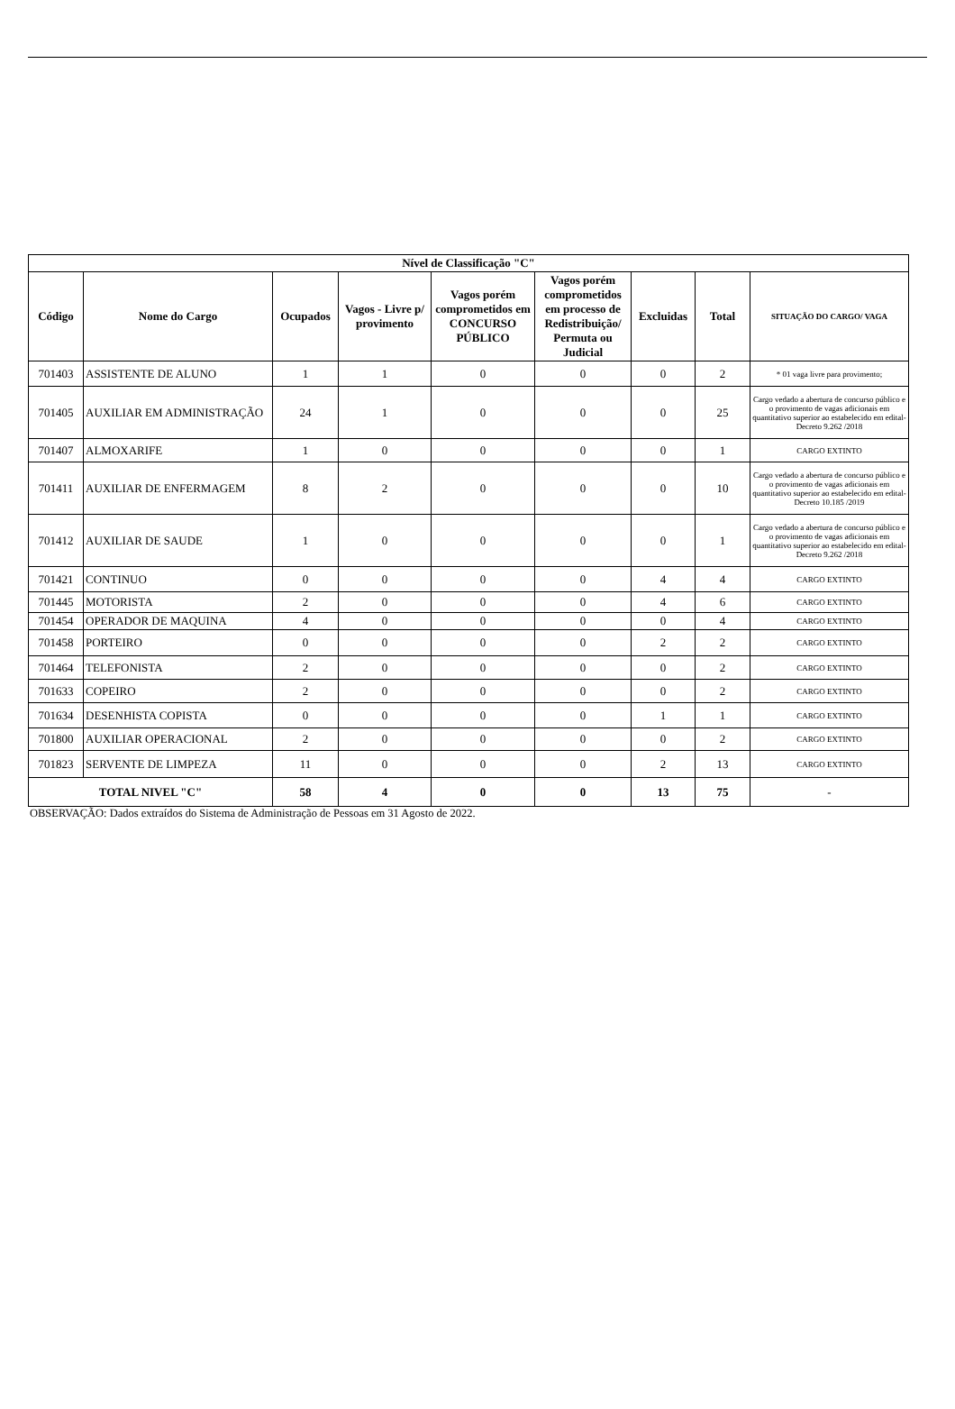| Nível de Classificação "C" | | | | | | | | |
| --- | --- | --- | --- | --- | --- | --- | --- | --- |
| Código | Nome do Cargo | Ocupados | Vagos - Livre p/ provimento | Vagos porém comprometidos em CONCURSO PÚBLICO | Vagos porém comprometidos em processo de Redistribuição/ Permuta ou Judicial | Excluidas | Total | SITUAÇÃO DO CARGO/ VAGA |
| 701403 | ASSISTENTE DE ALUNO | 1 | 1 | 0 | 0 | 0 | 2 | * 01 vaga livre para provimento; |
| 701405 | AUXILIAR EM ADMINISTRAÇÃO | 24 | 1 | 0 | 0 | 0 | 25 | Cargo vedado a abertura de concurso público e o provimento de vagas adicionais em quantitativo superior ao estabelecido em edital- Decreto 9.262 /2018 |
| 701407 | ALMOXARIFE | 1 | 0 | 0 | 0 | 0 | 1 | CARGO EXTINTO |
| 701411 | AUXILIAR DE ENFERMAGEM | 8 | 2 | 0 | 0 | 0 | 10 | Cargo vedado a abertura de concurso público e o provimento de vagas adicionais em quantitativo superior ao estabelecido em edital- Decreto 10.185 /2019 |
| 701412 | AUXILIAR DE SAUDE | 1 | 0 | 0 | 0 | 0 | 1 | Cargo vedado a abertura de concurso público e o provimento de vagas adicionais em quantitativo superior ao estabelecido em edital- Decreto 9.262 /2018 |
| 701421 | CONTINUO | 0 | 0 | 0 | 0 | 4 | 4 | CARGO EXTINTO |
| 701445 | MOTORISTA | 2 | 0 | 0 | 0 | 4 | 6 | CARGO EXTINTO |
| 701454 | OPERADOR DE MAQUINA | 4 | 0 | 0 | 0 | 0 | 4 | CARGO EXTINTO |
| 701458 | PORTEIRO | 0 | 0 | 0 | 0 | 2 | 2 | CARGO EXTINTO |
| 701464 | TELEFONISTA | 2 | 0 | 0 | 0 | 0 | 2 | CARGO EXTINTO |
| 701633 | COPEIRO | 2 | 0 | 0 | 0 | 0 | 2 | CARGO EXTINTO |
| 701634 | DESENHISTA COPISTA | 0 | 0 | 0 | 0 | 1 | 1 | CARGO EXTINTO |
| 701800 | AUXILIAR OPERACIONAL | 2 | 0 | 0 | 0 | 0 | 2 | CARGO EXTINTO |
| 701823 | SERVENTE DE LIMPEZA | 11 | 0 | 0 | 0 | 2 | 13 | CARGO EXTINTO |
| TOTAL NIVEL "C" | | 58 | 4 | 0 | 0 | 13 | 75 | - |
OBSERVAÇÃO: Dados extraídos do Sistema de Administração de Pessoas em 31 Agosto de 2022.